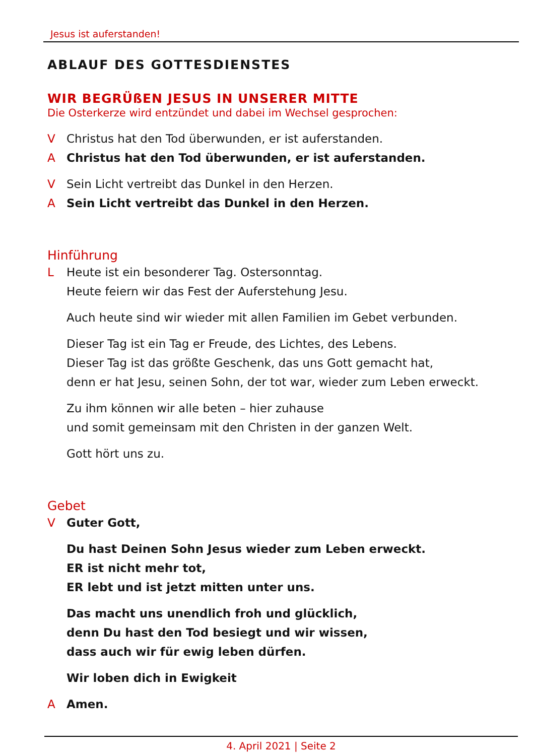Jesus ist auferstanden!
ABLAUF DES GOTTESDIENSTES
WIR BEGRÜßEN JESUS IN UNSERER MITTE
Die Osterkerze wird entzündet und dabei im Wechsel gesprochen:
V Christus hat den Tod überwunden, er ist auferstanden.
A Christus hat den Tod überwunden, er ist auferstanden.
V Sein Licht vertreibt das Dunkel in den Herzen.
A Sein Licht vertreibt das Dunkel in den Herzen.
Hinführung
L Heute ist ein besonderer Tag. Ostersonntag.
Heute feiern wir das Fest der Auferstehung Jesu.
Auch heute sind wir wieder mit allen Familien im Gebet verbunden.
Dieser Tag ist ein Tag er Freude, des Lichtes, des Lebens.
Dieser Tag ist das größte Geschenk, das uns Gott gemacht hat,
denn er hat Jesu, seinen Sohn, der tot war, wieder zum Leben erweckt.
Zu ihm können wir alle beten – hier zuhause
und somit gemeinsam mit den Christen in der ganzen Welt.
Gott hört uns zu.
Gebet
V Guter Gott,
Du hast Deinen Sohn Jesus wieder zum Leben erweckt.
ER ist nicht mehr tot,
ER lebt und ist jetzt mitten unter uns.
Das macht uns unendlich froh und glücklich,
denn Du hast den Tod besiegt und wir wissen,
dass auch wir für ewig leben dürfen.
Wir loben dich in Ewigkeit
A Amen.
4. April 2021 | Seite 2